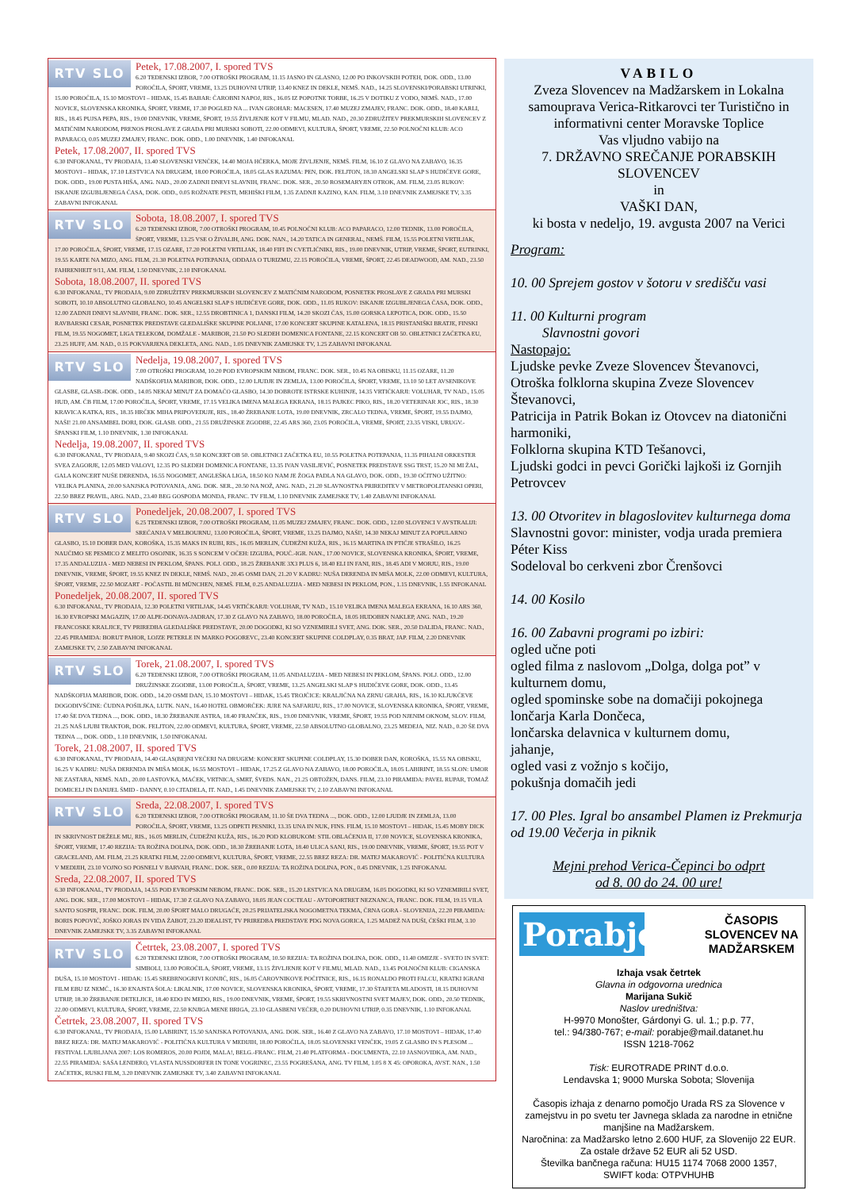RTV SLO
Petek, 17.08.2007, I. spored TVS
6.20 TEDENSKI IZBOR, 7.00 OTROŠKI PROGRAM, 11.15 JASNO IN GLASNO, 12.00 PO INKOVSKIH POTEH, DOK. ODD., 13.00 POROČILA, ŠPORT, VREME, 13.25 DUHOVNI UTRIP, 13.40 KNEZ IN DEKLE, NEMŠ. NAD., 14.25 SLOVENSKI/PORABSKI UTRINKI, 15.00 POROČILA, 15.10 MOSTOVI – HIDAK, 15.45 BABAR: ČAROBNI NAPOJ, RIS., 16.05 IZ POPOTNE TORBE, 16.25 V DOTIKU Z VODO, NEMŠ. NAD., 17.00 NOVICE, SLOVENSKA KRONIKA, ŠPORT, VREME, 17.30 POGLED NA ... IVAN GROHAR: MACESEN, 17.40 MUZEJ ZMAJEV, FRANC. DOK. ODD., 18.40 KARLI, RIS., 18.45 PUJSA PEPA, RIS., 19.00 DNEVNIK, VREME, ŠPORT, 19.55 ŽIVLJENJE KOT V FILMU, MLAD. NAD., 20.30 ZDRUŽITEV PREKMURSKIH SLOVENCEV Z MATIČNIM NARODOM, PRENOS PROSLAVE Z GRADA PRI MURSKI SOBOTI, 22.00 ODMEVI, KULTURA, ŠPORT, VREME, 22.50 POLNOČNI KLUB: ACO PAPARACO, 0.05 MUZEJ ZMAJEV, FRANC. DOK. ODD., 1.00 DNEVNIK, 1.40 INFOKANAL
Petek, 17.08.2007, II. spored TVS
6.30 INFOKANAL, TV PRODAJA, 13.40 SLOVENSKI VENČEK, 14.40 MOJA HČERKA, MOJE ŽIVLJENJE, NEMŠ. FILM, 16.10 Z GLAVO NA ZABAVO, 16.35 MOSTOVI – HIDAK, 17.10 LESTVICA NA DRUGEM, 18.00 POROČILA, 18.05 GLAS RAZUMA: PEN, DOK. FELJTON, 18.30 ANGELSKI SLAP S HUDIČEVE GORE, DOK. ODD., 19.00 PUSTA HIŠA, ANG. NAD., 20.00 ZADNJI DNEVI SLAVNIH, FRANC. DOK. SER., 20.50 ROSEMARYJIN OTROK, AM. FILM, 23.05 RUKOV: ISKANJE IZGUBLJENEGA ČASA, DOK. ODD., 0.05 ROŽNATE PESTI, MEHIŠKI FILM, 1.35 ZADNJI KAZINO, KAN. FILM, 3.10 DNEVNIK ZAMEJSKE TV, 3.35 ZABAVNI INFOKANAL
RTV SLO
Sobota, 18.08.2007, I. spored TVS
6.20 TEDENSKI IZBOR, 7.00 OTROŠKI PROGRAM, 10.45 POLNOČNI KLUB: ACO PAPARACO, 12.00 TEDNIK, 13.00 POROČILA, ŠPORT, VREME, 13.25 VSE O ŽIVALIH, ANG. DOK. NAN., 14.20 TATICA IN GENERAL, NEMŠ. FILM, 15.55 POLETNI VRTILJAK, 17.00 POROČILA, ŠPORT, VREME, 17.15 OZARE, 17.20 POLETNI VRTILJAK, 18.40 FIFI IN CVETLIČNIKI, RIS., 19.00 DNEVNIK, UTRIP, VREME, ŠPORT, EUTRINKI, 19.55 KARTE NA MIZO, ANG. FILM, 21.30 POLETNA POTEPANJA, ODDAJA O TURIZMU, 22.15 POROČILA, VREME, ŠPORT, 22.45 DEADWOOD, AM. NAD., 23.50 FAHRENHEIT 9/11, AM. FILM, 1.50 DNEVNIK, 2.10 INFOKANAL
Sobota, 18.08.2007, II. spored TVS
6.30 INFOKANAL, TV PRODAJA, 9.00 ZDRUŽITEV PREKMURSKIH SLOVENCEV Z MATIČNIM NARODOM, POSNETEK PROSLAVE Z GRADA PRI MURSKI SOBOTI, 10.10 ABSOLUTNO GLOBALNO, 10.45 ANGELSKI SLAP S HUDIČEVE GORE, DOK. ODD., 11.05 RUKOV: ISKANJE IZGUBLJENEGA ČASA, DOK. ODD., 12.00 ZADNJI DNEVI SLAVNIH, FRANC. DOK. SER., 12.55 DROBTINICA 1, DANSKI FILM, 14.20 SKOZI ČAS, 15.00 GORSKA LEPOTICA, DOK. ODD., 15.50 RAVBARSKI CESAR, POSNETEK PREDSTAVE GLEDALIŠKE SKUPINE POLJANE, 17.00 KONCERT SKUPINE KATALENA, 18.15 PRISTANIŠKI BRATJE, FINSKI FILM, 19.55 NOGOMET, LIGA TELEKOM, DOMŽALE - MARIBOR, 21.50 PO SLEDEH DOMENICA FONTANE, 22.15 KONCERT OB 50. OBLETNICI ZAČETKA EU, 23.25 HUFF, AM. NAD., 0.15 POKVARJENA DEKLETA, ANG. NAD., 1.05 DNEVNIK ZAMEJSKE TV, 1.25 ZABAVNI INFOKANAL
RTV SLO
Nedelja, 19.08.2007, I. spored TVS
7.00 OTROŠKI PROGRAM, 10.20 POD EVROPSKIM NEBOM, FRANC. DOK. SER., 10.45 NA OBISKU, 11.15 OZARE, 11.20 NADŠKOFIJA MARIBOR, DOK. ODD., 12.00 LJUDJE IN ZEMLJA, 13.00 POROČILA, ŠPORT, VREME, 13.10 50 LET AVSENIKOVE GLASBE, GLASB.-DOK. ODD., 14.05 NEKAJ MINUT ZA DOMAČO GLASBO, 14.30 DOBROTE ISTRSKE KUHINJE, 14.35 VRTIČKARJI: VOLUHAR, TV NAD., 15.05 HUD, AM. ČB FILM, 17.00 POROČILA, ŠPORT, VREME, 17.15 VELIKA IMENA MALEGA EKRANA, 18.15 PAJKEC PIKO, RIS., 18.20 VETERINAR JOC, RIS., 18.30 KRAVICA KATKA, RIS., 18.35 HRČEK MIHA PRIPOVEDUJE, RIS., 18.40 ŽREBANJE LOTA, 19.00 DNEVNIK, ZRCALO TEDNA, VREME, ŠPORT, 19.55 DAJMO, NAŠI! 21.00 ANSAMBEL DORI, DOK. GLASB. ODD., 21.55 DRUŽINSKE ZGODBE, 22.45 ARS 360, 23.05 POROČILA, VREME, ŠPORT, 23.35 VISKI, URUGV.-ŠPANSKI FILM, 1.10 DNEVNIK, 1.30 INFOKANAL
Nedelja, 19.08.2007, II. spored TVS
6.30 INFOKANAL, TV PRODAJA, 9.40 SKOZI ČAS, 9.50 KONCERT OB 50. OBLETNICI ZAČETKA EU, 10.55 POLETNA POTEPANJA, 11.35 PIHALNI ORKESTER SVEA ZAGORJE, 12.05 MED VALOVI, 12.35 PO SLEDEH DOMENICA FONTANE, 13.35 IVAN VASILJEVIČ, POSNETEK PREDSTAVE SSG TRST, 15.20 NI MI ŽAL, GALA KONCERT NUŠE DERENDA, 16.55 NOGOMET, ANGLEŠKA LIGA, 18.50 KO NAM JE ŽOGA PADLA NA GLAVO, DOK. ODD., 19.30 OČITNO UŽITNO: VELIKA PLANINA, 20.00 SANJSKA POTOVANJA, ANG. DOK. SER., 20.50 NA NOŽ, ANG. NAD., 21.20 SLAVNOSTNA PRIREDITEV V METROPOLITANSKI OPERI, 22.50 BREZ PRAVIL, ARG. NAD., 23.40 BEG GOSPODA MONDA, FRANC. TV FILM, 1.10 DNEVNIK ZAMEJSKE TV, 1.40 ZABAVNI INFOKANAL
RTV SLO
Ponedeljek, 20.08.2007, I. spored TVS
6.25 TEDENSKI IZBOR, 7.00 OTROŠKI PROGRAM, 11.05 MUZEJ ZMAJEV, FRANC. DOK. ODD., 12.00 SLOVENCI V AVSTRALIJI: SREČANJA V MELBOURNU, 13.00 POROČILA, ŠPORT, VREME, 13.25 DAJMO, NAŠI!, 14.30 NEKAJ MINUT ZA POPULARNO GLASBO, 15.10 DOBER DAN, KOROŠKA, 15.35 MAKS IN RUBI, RIS., 16.05 MERLIN, ČUDEŽNI KUŽA, RIS., 16.15 MARTINA IN PTIČJE STRAŠILO, 16.25 NAUČIMO SE PESMICO Z MELITO OSOJNIK, 16.35 S SONCEM V OČEH: IZGUBA, POUČ.-IGR. NAN., 17.00 NOVICE, SLOVENSKA KRONIKA, ŠPORT, VREME, 17.35 ANDALUZIJA - MED NEBESI IN PEKLOM, ŠPANS. POLJ. ODD., 18.25 ŽREBANJE 3X3 PLUS 6, 18.40 ELI IN FANI, RIS., 18.45 ADI V MORJU, RIS., 19.00 DNEVNIK, VREME, ŠPORT, 19.55 KNEZ IN DEKLE, NEMŠ. NAD., 20.45 OSMI DAN, 21.20 V KADRU: NUŠA DERENDA IN MIŠA MOLK, 22.00 ODMEVI, KULTURA, ŠPORT, VREME, 22.50 MOZART - POČASTIL BI MÜNCHEN, NEMŠ. FILM, 0.25 ANDALUZIJA - MED NEBESI IN PEKLOM, PON., 1.15 DNEVNIK, 1.55 INFOKANAL
Ponedeljek, 20.08.2007, II. spored TVS
6.30 INFOKANAL, TV PRODAJA, 12.30 POLETNI VRTILJAK, 14.45 VRTIČKARJI: VOLUHAR, TV NAD., 15.10 VELIKA IMENA MALEGA EKRANA, 16.10 ARS 360, 16.30 EVROPSKI MAGAZIN, 17.00 ALPE-DONAVA-JADRAN, 17.30 Z GLAVO NA ZABAVO, 18.00 POROČILA, 18.05 HUDOBEN NAKLEP, ANG. NAD., 19.20 FRANCOSKE KRALJICE, TV PRIREDBA GLEDALIŠKE PREDSTAVE, 20.00 DOGODKI, KI SO VZNEMIRILI SVET, ANG. DOK. SER., 20.50 DALIDA, FRANC. NAD., 22.45 PIRAMIDA: BORUT PAHOR, LOJZE PETERLE IN MARKO POGOREVC, 23.40 KONCERT SKUPINE COLDPLAY, 0.35 BRAT, JAP. FILM, 2.20 DNEVNIK ZAMEJSKE TV, 2.50 ZABAVNI INFOKANAL
RTV SLO
Torek, 21.08.2007, I. spored TVS
6.20 TEDENSKI IZBOR, 7.00 OTROŠKI PROGRAM, 11.05 ANDALUZIJA - MED NEBESI IN PEKLOM, ŠPANS. POLJ. ODD., 12.00 DRUŽINSKE ZGODBE, 13.00 POROČILA, ŠPORT, VREME, 13.25 ANGELSKI SLAP S HUDIČEVE GORE, DOK. ODD., 13.45 NADŠKOFIJA MARIBOR, DOK. ODD., 14.20 OSMI DAN, 15.10 MOSTOVI – HIDAK, 15.45 TROJČICE: KRALJIČNA NA ZRNU GRAHA, RIS., 16.10 KLJUKČEVE DOGODIVŠČINE: ČUDNA POŠILJKA, LUTK. NAN., 16.40 HOTEL OBMORČEK: JURE NA SAFARIJU, RIS., 17.00 NOVICE, SLOVENSKA KRONIKA, ŠPORT, VREME, 17.40 ŠE DVA TEDNA ..., DOK. ODD., 18.30 ŽREBANJE ASTRA, 18.40 FRANČEK, RIS., 19.00 DNEVNIK, VREME, ŠPORT, 19.55 POD NJENIM OKNOM, SLOV. FILM, 21.25 NAŠ LJUBI TRAKTOR, DOK. FELJTON, 22.00 ODMEVI, KULTURA, ŠPORT, VREME, 22.50 ABSOLUTNO GLOBALNO, 23.25 MEDEJA, NIZ. NAD., 0.20 ŠE DVA TEDNA ..., DOK. ODD., 1.10 DNEVNIK, 1.50 INFOKANAL
Torek, 21.08.2007, II. spored TVS
6.30 INFOKANAL, TV PRODAJA, 14.40 GLAS(BE)NI VEČERI NA DRUGEM: KONCERT SKUPINE COLDPLAY, 15.30 DOBER DAN, KOROŠKA, 15.55 NA OBISKU, 16.25 V KADRU: NUŠA DERENDA IN MIŠA MOLK, 16.55 MOSTOVI – HIDAK, 17.25 Z GLAVO NA ZABAVO, 18.00 POROČILA, 18.05 LABIRINT, 18.55 SLON: UMOR NE ZASTARA, NEMŠ. NAD., 20.00 LASTOVKA, MAČEK, VRTNICA, SMRT, ŠVEDS. NAN., 21.25 OBTOŽEN, DANS. FILM, 23.10 PIRAMIDA: PAVEL RUPAR, TOMAŽ DOMICELJ IN DANIJEL ŠMID - DANNY, 0.10 CITADELA, IT. NAD., 1.45 DNEVNIK ZAMEJSKE TV, 2.10 ZABAVNI INFOKANAL
RTV SLO
Sreda, 22.08.2007, I. spored TVS
6.20 TEDENSKI IZBOR, 7.00 OTROŠKI PROGRAM, 11.10 ŠE DVA TEDNA ..., DOK. ODD., 12.00 LJUDJE IN ZEMLJA, 13.00 POROČILA, ŠPORT, VREME, 13.25 ODPETI PESNIKI, 13.35 UNA IN NUK, FINS. FILM, 15.10 MOSTOVI – HIDAK, 15.45 MOBY DICK IN SKRIVNOST DEŽELE MU, RIS., 16.05 MERLIN, ČUDEŽNI KUŽA, RIS., 16.20 POD KLOBUKOM: STIL OBLAČENJA II, 17.00 NOVICE, SLOVENSKA KRONIKA, ŠPORT, VREME, 17.40 REZIJA: TA ROŽINA DOLINA, DOK. ODD., 18.30 ŽREBANJE LOTA, 18.40 ULICA SANJ, RIS., 19.00 DNEVNIK, VREME, ŠPORT, 19.55 POT V GRACELAND, AM. FILM, 21.25 KRATKI FILM, 22.00 ODMEVI, KULTURA, ŠPORT, VREME, 22.55 BREZ REZA: DR. MATEJ MAKAROVIČ - POLITIČNA KULTURA V MEDIJIH, 23.10 VOJNO SO POSNELI V BARVAH, FRANC. DOK. SER., 0.00 REZIJA: TA ROŽINA DOLINA, PON., 0.45 DNEVNIK, 1.25 INFOKANAL
Sreda, 22.08.2007, II. spored TVS
6.30 INFOKANAL, TV PRODAJA, 14.55 POD EVROPSKIM NEBOM, FRANC. DOK. SER., 15.20 LESTVICA NA DRUGEM, 16.05 DOGODKI, KI SO VZNEMIRILI SVET, ANG. DOK. SER., 17.00 MOSTOVI – HIDAK, 17.30 Z GLAVO NA ZABAVO, 18.05 JEAN COCTEAU - AVTOPORTRET NEZNANCA, FRANC. DOK. FILM, 19.15 VILA SANTO SOSPIR, FRANC. DOK. FILM, 20.00 ŠPORT MALO DRUGAČE, 20.25 PRIJATELJSKA NOGOMETNA TEKMA, ČRNA GORA - SLOVENIJA, 22.20 PIRAMIDA: BORIS POPOVIČ, JOŠKO JORAS IN VIDA ŽABOT, 23.20 IDEALIST, TV PRIREDBA PREDSTAVE PDG NOVA GORICA, 1.25 MADEŽ NA DUŠI, ČEŠKI FILM, 3.10 DNEVNIK ZAMEJSKE TV, 3.35 ZABAVNI INFOKANAL
RTV SLO
Četrtek, 23.08.2007, I. spored TVS
6.20 TEDENSKI IZBOR, 7.00 OTROŠKI PROGRAM, 10.50 REZIJA: TA ROŽINA DOLINA, DOK. ODD., 11.40 OMIZJE - SVETO IN SVET: SIMBOLI, 13.00 POROČILA, ŠPORT, VREME, 13.15 ŽIVLJENJE KOT V FILMU, MLAD. NAD., 13.45 POLNOČNI KLUB: CIGANSKA DUŠA, 15.10 MOSTOVI - HIDAK: 15.45 SREBRNOGRIVI KONJIČ, RIS., 16.05 ČAROVNIKOVE POČITNICE, RIS., 16.15 RONALDO PROTI FALCU, KRATKI IGRANI FILM EBU IZ NEMČ., 16.30 ENAJSTA ŠOLA: LIKALNIK, 17.00 NOVICE, SLOVENSKA KRONIKA, ŠPORT, VREME, 17.30 ŠTAFETA MLADOSTI, 18.15 DUHOVNI UTRIP, 18.30 ŽREBANJE DETELJICE, 18.40 EDO IN MEDO, RIS., 19.00 DNEVNIK, VREME, ŠPORT, 19.55 SKRIVNOSTNI SVET MAJEV, DOK. ODD., 20.50 TEDNIK, 22.00 ODMEVI, KULTURA, ŠPORT, VREME, 22.50 KNJIGA MENE BRIGA, 23.10 GLASBENI VEČER, 0.20 DUHOVNI UTRIP, 0.35 DNEVNIK, 1.10 INFOKANAL
Četrtek, 23.08.2007, II. spored TVS
6.30 INFOKANAL, TV PRODAJA, 15.00 LABIRINT, 15.50 SANJSKA POTOVANJA, ANG. DOK. SER., 16.40 Z GLAVO NA ZABAVO, 17.10 MOSTOVI – HIDAK, 17.40 BREZ REZA: DR. MATEJ MAKAROVIČ - POLITIČNA KULTURA V MEDIJIH, 18.00 POROČILA, 18.05 SLOVENSKI VENČEK, 19.05 Z GLASBO IN S PLESOM ... FESTIVAL LJUBLJANA 2007: LOS ROMEROS, 20.00 POJDI, MALA!, BELG.-FRANC. FILM, 21.40 PLATFORMA - DOCUMENTA, 22.10 JASNOVIDKA, AM. NAD., 22.55 PIRAMIDA: SAŠA LENDERO, VLASTA NUSSDORFER IN TONE VOGRINEC, 23.55 POGREŠANA, ANG. TV FILM, 1.05 8 X 45: OPOROKA, AVST. NAN., 1.50 ZAČETEK, RUSKI FILM, 3.20 DNEVNIK ZAMEJSKE TV, 3.40 ZABAVNI INFOKANAL
VABILO
Zveza Slovencev na Madžarskem in Lokalna samouprava Verica-Ritkarovci ter Turistično in informativni center Moravske Toplice
Vas vljudno vabijo na
7. DRŽAVNO SREČANJE PORABSKIH SLOVENCEV
in
VAŠKI DAN,
ki bosta v nedeljo, 19. avgusta 2007 na Verici
Program:
10. 00 Sprejem gostov v šotoru v središču vasi
11. 00 Kulturni program
Slavnostni govori
Nastopajo:
Ljudske pevke Zveze Slovencev Števanovci,
Otroška folklorna skupina Zveze Slovencev Števanovci,
Patricija in Patrik Bokan iz Otovcev na diatonični harmoniki,
Folklorna skupina KTD Tešanovci,
Ljudski godci in pevci Gorički lajkoši iz Gornjih Petrovcev
13. 00 Otvoritev in blagoslovitev kulturnega doma
Slavnostni govor: minister, vodja urada premiera Péter Kiss
Sodeloval bo cerkveni zbor Črenšovci
14. 00 Kosilo
16. 00 Zabavni programi po izbiri:
ogled učne poti
ogled filma z naslovom „Dolga, dolga pot” v kulturnem domu,
ogled spominske sobe na domačiji pokojnega lončarja Karla Dončeca,
lončarska delavnica v kulturnem domu,
jahanje,
ogled vasi z vožnjo s kočijo,
pokušnja domačih jedi
17. 00 Ples. Igral bo ansambel Plamen iz Prekmurja
od 19.00 Večerja in piknik
Mejni prehod Verica-Čepinci bo odprt
od 8. 00 do 24. 00 ure!
Porabje ČASOPIS
SLOVENCEV NA
MADŽARSKEM
Izhaja vsak četrtek
Glavna in odgovorna urednica
Marijana Sukič
Naslov uredništva:
H-9970 Monošter, Gárdonyi G. ul. 1.; p.p. 77,
tel.: 94/380-767; e-mail: porabje@mail.datanet.hu
ISSN 1218-7062
Tisk: EUROTRADE PRINT d.o.o.
Lendavska 1; 9000 Murska Sobota; Slovenija
Časopis izhaja z denarno pomočjo Urada RS za Slovence v zamejstvu in po svetu ter Javnega sklada za narodne in etnične manjšine na Madžarskem.
Naročnina: za Madžarsko letno 2.600 HUF, za Slovenijo 22 EUR.
Za ostale države 52 EUR ali 52 USD.
Številka bančnega računa: HU15 1174 7068 2000 1357,
SWIFT koda: OTPVHUHB